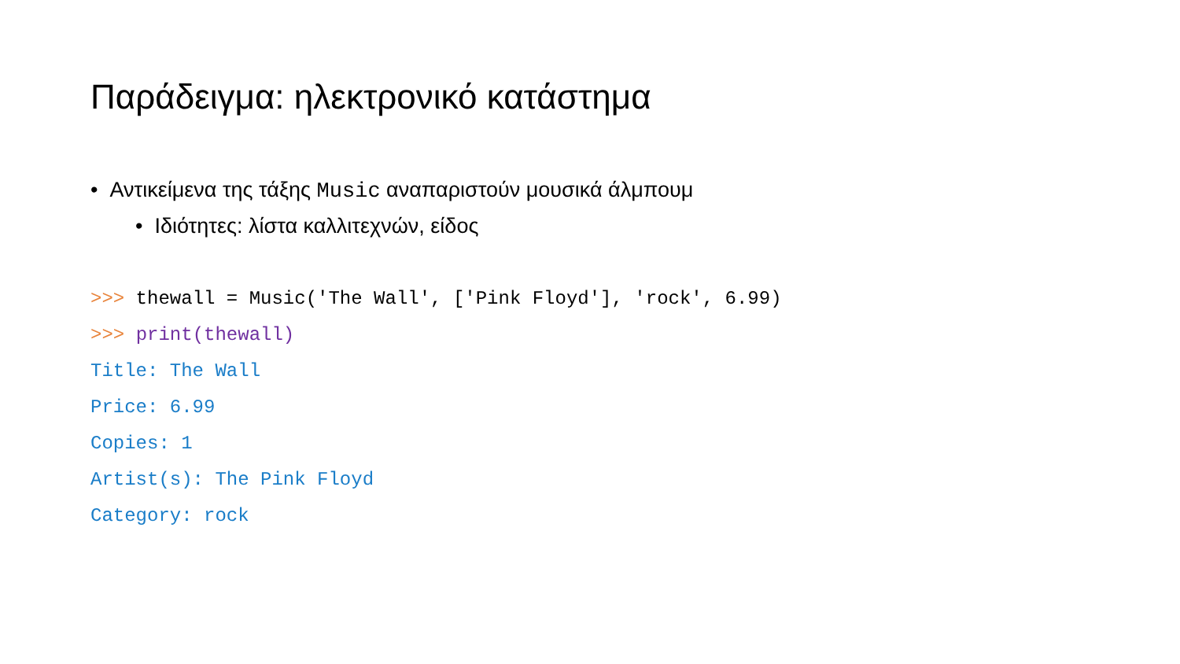Παράδειγμα: ηλεκτρονικό κατάστημα
• Αντικείμενα της τάξης Music αναπαριστούν μουσικά άλμπουμ
• Ιδιότητες: λίστα καλλιτεχνών, είδος
>>> thewall = Music('The Wall', ['Pink Floyd'], 'rock', 6.99)
>>> print(thewall)
Title: The Wall
Price: 6.99
Copies: 1
Artist(s): The Pink Floyd
Category: rock